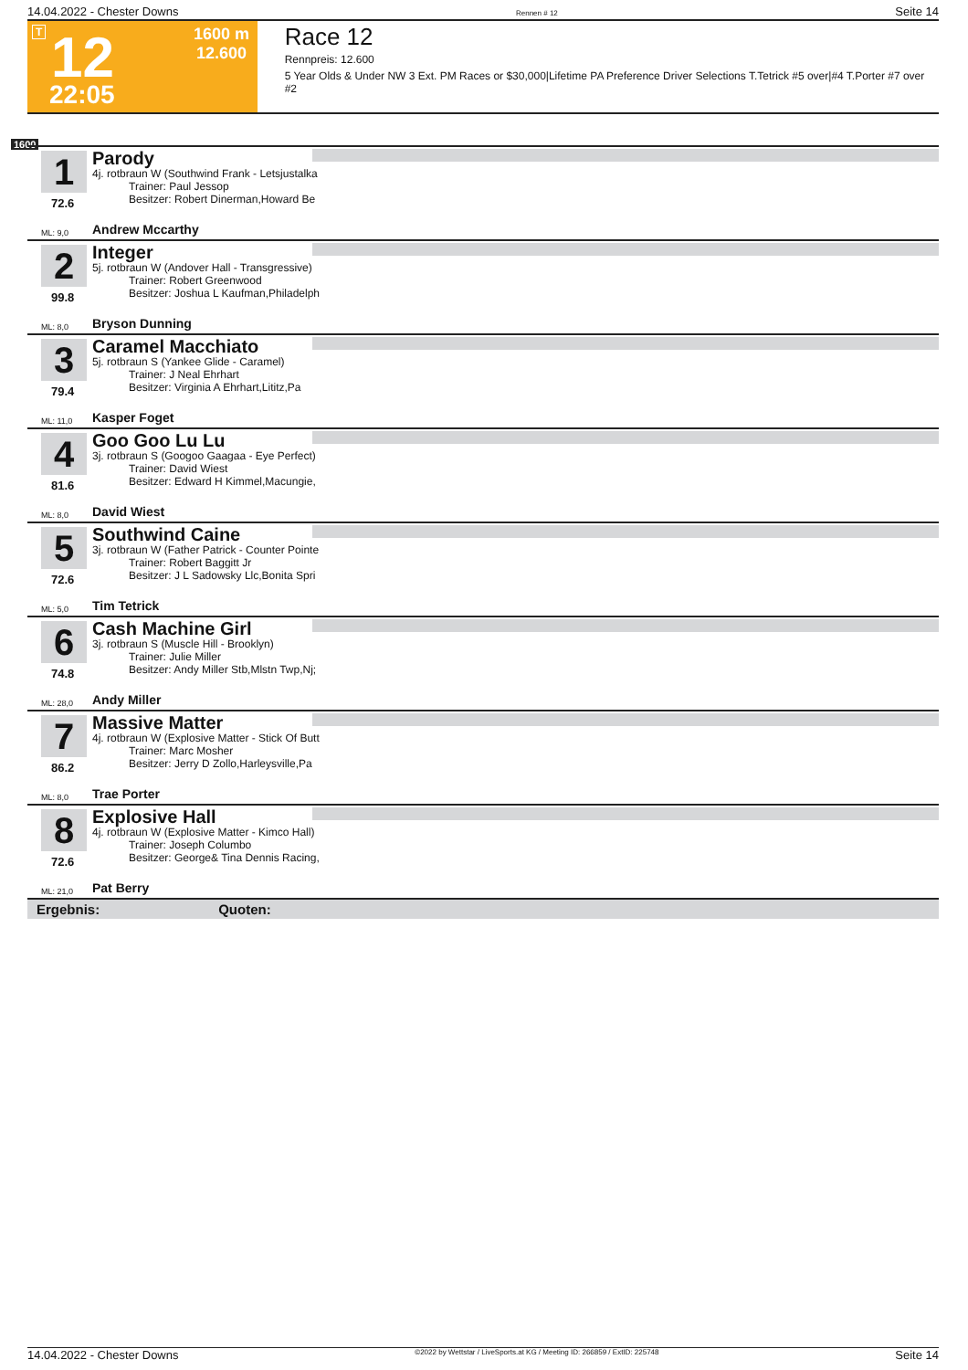14.04.2022 - Chester Downs Rennen # 12 Seite 14
T 12
22:05
1600 m
12.600
Race 12
Rennpreis: 12.600
5 Year Olds & Under NW 3 Ext. PM Races or $30,000|Lifetime PA Preference Driver Selections T.Tetrick #5 over|#4 T.Porter #7 over #2
1600
1
72.6
Parody
4j. rotbraun W (Southwind Frank - Letsjustalka
Trainer: Paul Jessop
Besitzer: Robert Dinerman,Howard Be
ML: 9,0 Andrew Mccarthy
2
99.8
Integer
5j. rotbraun W (Andover Hall - Transgressive)
Trainer: Robert Greenwood
Besitzer: Joshua L Kaufman,Philadelph
ML: 8,0 Bryson Dunning
3
79.4
Caramel Macchiato
5j. rotbraun S (Yankee Glide - Caramel)
Trainer: J Neal Ehrhart
Besitzer: Virginia A Ehrhart,Lititz,Pa
ML: 11,0 Kasper Foget
4
81.6
Goo Goo Lu Lu
3j. rotbraun S (Googoo Gaagaa - Eye Perfect)
Trainer: David Wiest
Besitzer: Edward H Kimmel,Macungie,
ML: 8,0 David Wiest
5
72.6
Southwind Caine
3j. rotbraun W (Father Patrick - Counter Pointe
Trainer: Robert Baggitt Jr
Besitzer: J L Sadowsky Llc,Bonita Spri
ML: 5,0 Tim Tetrick
6
74.8
Cash Machine Girl
3j. rotbraun S (Muscle Hill - Brooklyn)
Trainer: Julie Miller
Besitzer: Andy Miller Stb,Mlstn Twp,Nj;
ML: 28,0 Andy Miller
7
86.2
Massive Matter
4j. rotbraun W (Explosive Matter - Stick Of Butt
Trainer: Marc Mosher
Besitzer: Jerry D Zollo,Harleysville,Pa
ML: 8,0 Trae Porter
8
72.6
Explosive Hall
4j. rotbraun W (Explosive Matter - Kimco Hall)
Trainer: Joseph Columbo
Besitzer: George& Tina Dennis Racing,
ML: 21,0 Pat Berry
Ergebnis: Quoten:
14.04.2022 - Chester Downs ©2022 by Wettstar / LiveSports.at KG / Meeting ID: 266859 / ExtID: 225748 Seite 14